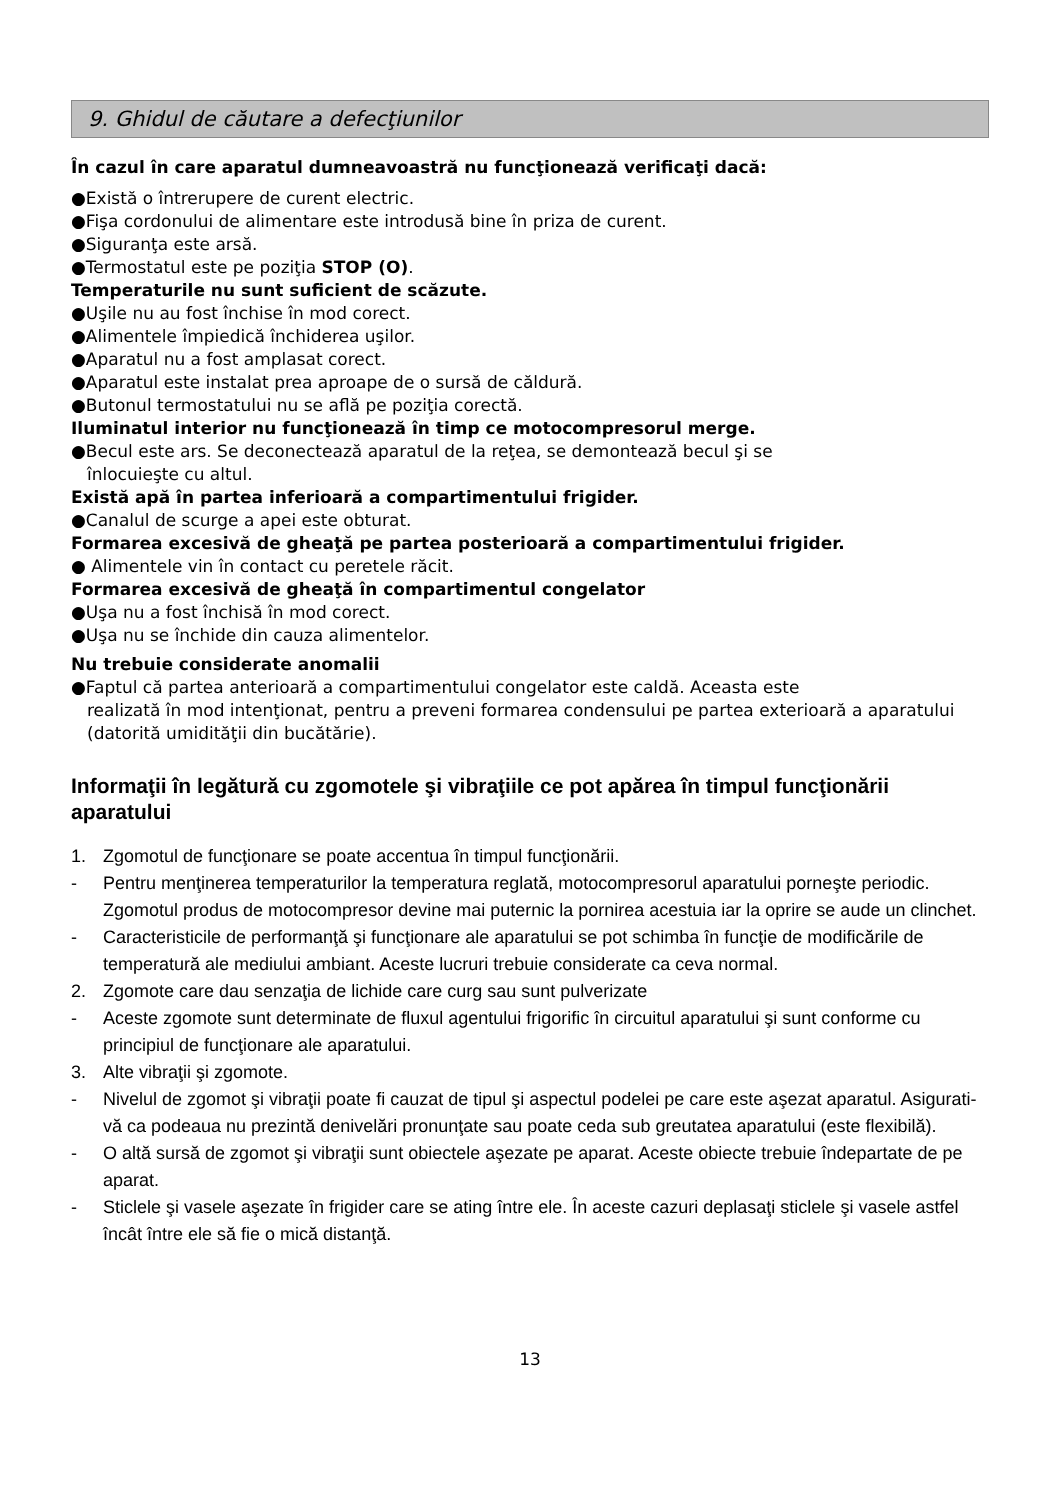9. Ghidul de căutare a defecţiunilor
În cazul în care aparatul dumneavoastră nu funcţionează verificaţi dacă:
●Există o întrerupere de curent electric.
●Fişa cordonului de alimentare este introdusă bine în priza de curent.
●Siguranţa este arsă.
●Termostatul este pe poziţia STOP (O).
Temperaturile nu sunt suficient de scăzute.
●Uşile nu au fost închise în mod corect.
●Alimentele împiedică închiderea uşilor.
●Aparatul nu a fost amplasat corect.
●Aparatul este instalat prea aproape de o sursă de căldură.
●Butonul termostatului nu se află pe poziţia corectă.
Iluminatul interior nu funcţionează în timp ce motocompresorul merge.
●Becul este ars. Se deconectează aparatul de la reţea, se demontează becul şi se
înlocuieşte cu altul.
Există apă în partea inferioară a compartimentului frigider.
●Canalul de scurge a apei este obturat.
Formarea excesivă de gheaţă pe partea posterioară a compartimentului frigider.
● Alimentele vin în contact cu peretele răcit.
Formarea excesivă de gheaţă în compartimentul congelator
●Uşa nu a fost închisă în mod corect.
●Uşa nu se închide din cauza alimentelor.
Nu trebuie considerate anomalii
●Faptul că partea anterioară a compartimentului congelator este caldă. Aceasta este
realizată în mod intenţionat, pentru a preveni formarea condensului pe partea exterioară a aparatului (datorită umidităţii din bucătărie).
Informaţii în legătură cu zgomotele şi vibraţiile ce pot apărea în timpul funcţionării aparatului
1. Zgomotul de funcţionare se poate accentua în timpul funcţionării.
- Pentru menţinerea temperaturilor la temperatura reglată, motocompresorul aparatului porneşte periodic. Zgomotul produs de motocompresor devine mai puternic la pornirea acestuia iar la oprire se aude un clinchet.
- Caracteristicile de performanţă şi funcţionare ale aparatului se pot schimba în funcţie de modificările de temperatură ale mediului ambiant. Aceste lucruri trebuie considerate ca ceva normal.
2. Zgomote care dau senzaţia de lichide care curg sau sunt pulverizate
- Aceste zgomote sunt determinate de fluxul agentului frigorific în circuitul aparatului şi sunt conforme cu principiul de funcţionare ale aparatului.
3. Alte vibraţii şi zgomote.
- Nivelul de zgomot şi vibraţii poate fi cauzat de tipul şi aspectul podelei pe care este aşezat aparatul. Asigurati-vă ca podeaua nu prezintă denivelări pronunţate sau poate ceda sub greutatea aparatului (este flexibilă).
- O altă sursă de zgomot şi vibraţii sunt obiectele aşezate pe aparat. Aceste obiecte trebuie îndepartate de pe aparat.
- Sticlele şi vasele aşezate în frigider care se ating între ele. În aceste cazuri deplasaţi sticlele şi vasele astfel încât între ele să fie o mică distanţă.
13